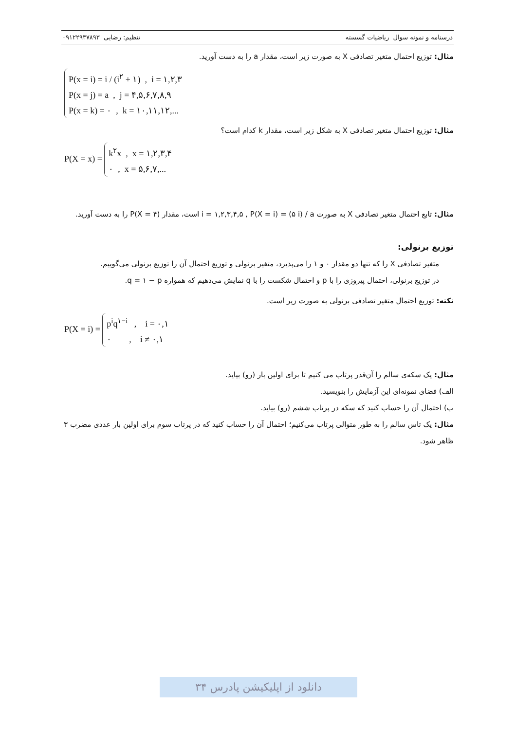درسنامه و نمونه سوال ریاضیات گسسته تنظیم: رضایی ۰۹۱۲۲۹۳۷۸۹۳
مثال: توزیع احتمال متغیر تصادفی X به صورت زیر است، مقدار a را به دست آورید.
P(x = i) = i / (i<sup>۲</sup> + ۱) , i = ۱,۲,۳
P(x = j) = a , j = ۴,۵,۶,۷,۸,۹
P(x = k) = ۰ , k = ۱۰,۱۱,۱۲,...
مثال: توزیع احتمال متغیر تصادفی X به شکل زیر است، مقدار k کدام است؟
P(X = x) = k<sup>۲</sup>x , x = ۱,۲,۳,۴
۰ , x = ۵,۶,۷,...
مثال: تابع احتمال متغیر تصادفی X به صورت i = ۱,۲,۳,۴,۵ , P(X = i) = (۵ i) / a است، مقدار P(X = ۴) را به دست آورید.
توزیع برنولی:
متغیر تصادفی X را که تنها دو مقدار ۰ و ۱ را می‌پذیرد، متغیر برنولی و توزیع احتمال آن را توزیع برنولی می‌گوییم.
در توزیع برنولی، احتمال پیروزی را با p و احتمال شکست را با q نمایش می‌دهیم که همواره q = ۱ − p.
نکته: توزیع احتمال متغیر تصادفی برنولی به صورت زیر است.
P(X = i) = p<sup>i</sup>q<sup>۱−i</sup> , i = ۰,۱
۰ , i ≠ ۰,۱
مثال: یک سکه‌ی سالم را آن‌قدر پرتاب می کنیم تا برای اولین بار (رو) بیاید.
الف) فضای نمونه‌ای این آزمایش را بنویسید.
ب) احتمال آن را حساب کنید که سکه در پرتاب ششم (رو) بیاید.
مثال: یک تاس سالم را به طور متوالی پرتاب می‌کنیم؛ احتمال آن را حساب کنید که در پرتاب سوم برای اولین بار عددی مضرب ۳ ظاهر شود.
دانلود از اپلیکیشن پادرس ۳۴